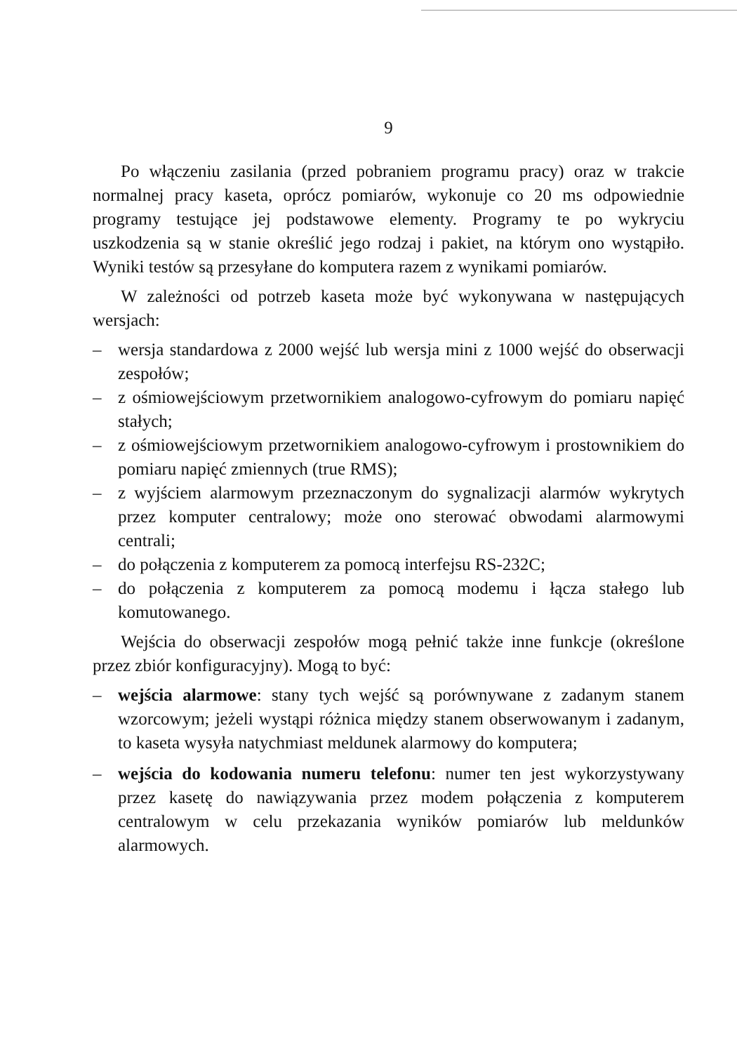9
Po włączeniu zasilania (przed pobraniem programu pracy) oraz w trakcie normalnej pracy kaseta, oprócz pomiarów, wykonuje co 20 ms odpowiednie programy testujące jej podstawowe elementy. Programy te po wykryciu uszkodzenia są w stanie określić jego rodzaj i pakiet, na którym ono wystąpiło. Wyniki testów są przesyłane do komputera razem z wynikami pomiarów.
W zależności od potrzeb kaseta może być wykonywana w następujących wersjach:
– wersja standardowa z 2000 wejść lub wersja mini z 1000 wejść do obserwacji zespołów;
– z ośmiowejściowym przetwornikiem analogowo-cyfrowym do pomiaru napięć stałych;
– z ośmiowejściowym przetwornikiem analogowo-cyfrowym i prostownikiem do pomiaru napięć zmiennych (true RMS);
– z wyjściem alarmowym przeznaczonym do sygnalizacji alarmów wykrytych przez komputer centralowy; może ono sterować obwodami alarmowymi centrali;
– do połączenia z komputerem za pomocą interfejsu RS-232C;
– do połączenia z komputerem za pomocą modemu i łącza stałego lub komutowanego.
Wejścia do obserwacji zespołów mogą pełnić także inne funkcje (określone przez zbiór konfiguracyjny). Mogą to być:
– wejścia alarmowe: stany tych wejść są porównywane z zadanym stanem wzorcowym; jeżeli wystąpi różnica między stanem obserwowanym i zadanym, to kaseta wysyła natychmiast meldunek alarmowy do komputera;
– wejścia do kodowania numeru telefonu: numer ten jest wykorzystywany przez kasetę do nawiązywania przez modem połączenia z komputerem centralowym w celu przekazania wyników pomiarów lub meldunków alarmowych.